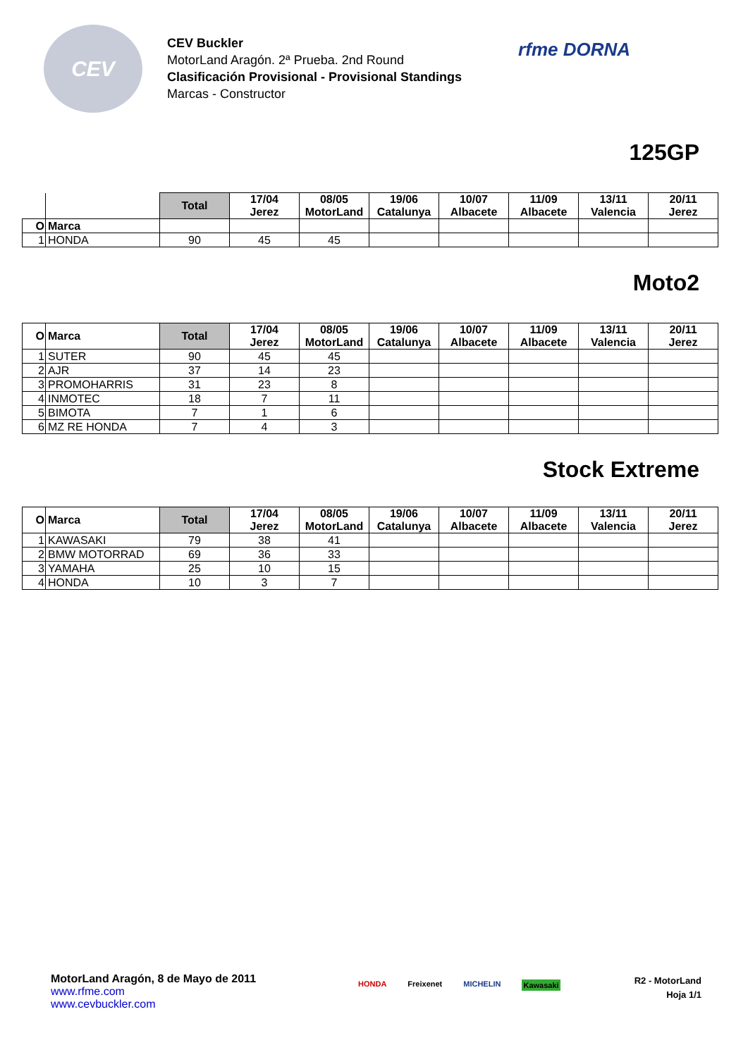CEV
CEV Buckler
MotorLand Aragón. 2ª Prueba. 2nd Round
Clasificación Provisional - Provisional Standings
Marcas - Constructor
rfme DORNA
125GP
| | | Total | 17/04 Jerez | 08/05 MotorLand | 19/06 Catalunya | 10/07 Albacete | 11/09 Albacete | 13/11 Valencia | 20/11 Jerez |
| --- | --- | --- | --- | --- | --- | --- | --- | --- | --- |
| O | Marca | | | | | | | | |
| 1 | HONDA | 90 | 45 | 45 | | | | | |
Moto2
| O | Marca | Total | 17/04 Jerez | 08/05 MotorLand | 19/06 Catalunya | 10/07 Albacete | 11/09 Albacete | 13/11 Valencia | 20/11 Jerez |
| --- | --- | --- | --- | --- | --- | --- | --- | --- | --- |
| 1 | SUTER | 90 | 45 | 45 | | | | | |
| 2 | AJR | 37 | 14 | 23 | | | | | |
| 3 | PROMOHARRIS | 31 | 23 | 8 | | | | | |
| 4 | INMOTEC | 18 | 7 | 11 | | | | | |
| 5 | BIMOTA | 7 | 1 | 6 | | | | | |
| 6 | MZ RE HONDA | 7 | 4 | 3 | | | | | |
Stock Extreme
| O | Marca | Total | 17/04 Jerez | 08/05 MotorLand | 19/06 Catalunya | 10/07 Albacete | 11/09 Albacete | 13/11 Valencia | 20/11 Jerez |
| --- | --- | --- | --- | --- | --- | --- | --- | --- | --- |
| 1 | KAWASAKI | 79 | 38 | 41 | | | | | |
| 2 | BMW MOTORRAD | 69 | 36 | 33 | | | | | |
| 3 | YAMAHA | 25 | 10 | 15 | | | | | |
| 4 | HONDA | 10 | 3 | 7 | | | | | |
MotorLand Aragón, 8 de Mayo de 2011
www.rfme.com
www.cevbuckler.com
HONDA Freixenet MICHELIN Kawasaki
R2 - MotorLand
Hoja 1/1